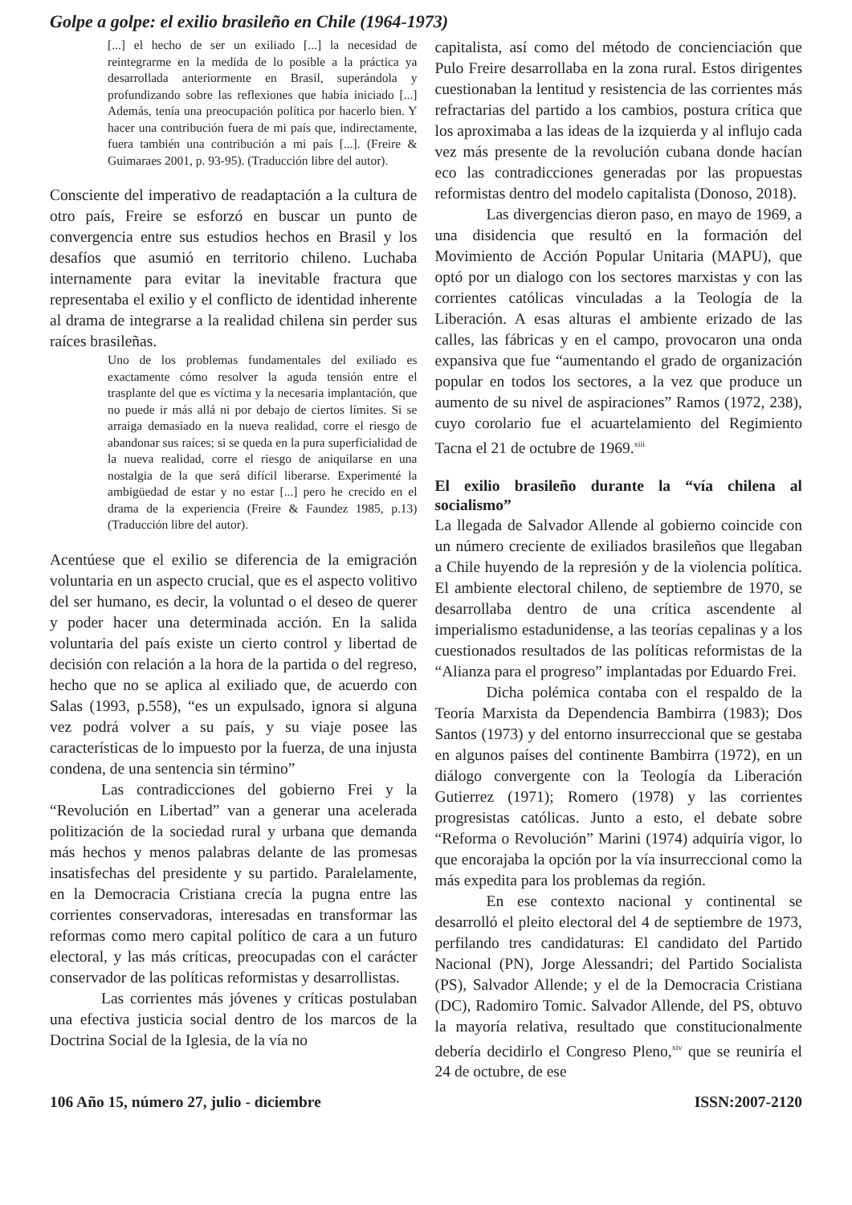Golpe a golpe: el exilio brasileño en Chile (1964-1973)
[...] el hecho de ser un exiliado [...] la necesidad de reintegrarme en la medida de lo posible a la práctica ya desarrollada anteriormente en Brasil, superándola y profundizando sobre las reflexiones que había iniciado [...] Además, tenía una preocupación política por hacerlo bien. Y hacer una contribución fuera de mi país que, indirectamente, fuera también una contribución a mi país [...]. (Freire & Guimaraes 2001, p. 93-95). (Traducción libre del autor).
Consciente del imperativo de readaptación a la cultura de otro país, Freire se esforzó en buscar un punto de convergencia entre sus estudios hechos en Brasil y los desafíos que asumió en territorio chileno. Luchaba internamente para evitar la inevitable fractura que representaba el exilio y el conflicto de identidad inherente al drama de integrarse a la realidad chilena sin perder sus raíces brasileñas.
Uno de los problemas fundamentales del exiliado es exactamente cómo resolver la aguda tensión entre el trasplante del que es víctima y la necesaria implantación, que no puede ir más allá ni por debajo de ciertos límites. Si se arraiga demasiado en la nueva realidad, corre el riesgo de abandonar sus raíces; si se queda en la pura superficialidad de la nueva realidad, corre el riesgo de aniquilarse en una nostalgia de la que será difícil liberarse. Experimenté la ambigüedad de estar y no estar [...] pero he crecido en el drama de la experiencia (Freire & Faundez 1985, p.13) (Traducción libre del autor).
Acentúese que el exilio se diferencia de la emigración voluntaria en un aspecto crucial, que es el aspecto volitivo del ser humano, es decir, la voluntad o el deseo de querer y poder hacer una determinada acción. En la salida voluntaria del país existe un cierto control y libertad de decisión con relación a la hora de la partida o del regreso, hecho que no se aplica al exiliado que, de acuerdo con Salas (1993, p.558), “es un expulsado, ignora si alguna vez podrá volver a su país, y su viaje posee las características de lo impuesto por la fuerza, de una injusta condena, de una sentencia sin término”
Las contradicciones del gobierno Frei y la “Revolución en Libertad” van a generar una acelerada politización de la sociedad rural y urbana que demanda más hechos y menos palabras delante de las promesas insatisfechas del presidente y su partido. Paralelamente, en la Democracia Cristiana crecía la pugna entre las corrientes conservadoras, interesadas en transformar las reformas como mero capital político de cara a un futuro electoral, y las más críticas, preocupadas con el carácter conservador de las políticas reformistas y desarrollistas.
Las corrientes más jóvenes y críticas postulaban una efectiva justicia social dentro de los marcos de la Doctrina Social de la Iglesia, de la vía no
capitalista, así como del método de concienciación que Pulo Freire desarrollaba en la zona rural. Estos dirigentes cuestionaban la lentitud y resistencia de las corrientes más refractarias del partido a los cambios, postura crítica que los aproximaba a las ideas de la izquierda y al influjo cada vez más presente de la revolución cubana donde hacían eco las contradicciones generadas por las propuestas reformistas dentro del modelo capitalista (Donoso, 2018).
Las divergencias dieron paso, en mayo de 1969, a una disidencia que resultó en la formación del Movimiento de Acción Popular Unitaria (MAPU), que optó por un dialogo con los sectores marxistas y con las corrientes católicas vinculadas a la Teología de la Liberación. A esas alturas el ambiente erizado de las calles, las fábricas y en el campo, provocaron una onda expansiva que fue “aumentando el grado de organización popular en todos los sectores, a la vez que produce un aumento de su nivel de aspiraciones” Ramos (1972, 238), cuyo corolario fue el acuartelamiento del Regimiento Tacna el 21 de octubre de 1969.<sup>xiii</sup>
El exilio brasileño durante la “vía chilena al socialismo”
La llegada de Salvador Allende al gobierno coincide con un número creciente de exiliados brasileños que llegaban a Chile huyendo de la represión y de la violencia política. El ambiente electoral chileno, de septiembre de 1970, se desarrollaba dentro de una crítica ascendente al imperialismo estadunidense, a las teorías cepalinas y a los cuestionados resultados de las políticas reformistas de la “Alianza para el progreso” implantadas por Eduardo Frei.
Dicha polémica contaba con el respaldo de la Teoría Marxista da Dependencia Bambirra (1983); Dos Santos (1973) y del entorno insurreccional que se gestaba en algunos países del continente Bambirra (1972), en un diálogo convergente con la Teología da Liberación Gutierrez (1971); Romero (1978) y las corrientes progresistas católicas. Junto a esto, el debate sobre “Reforma o Revolución” Marini (1974) adquiría vigor, lo que encorajaba la opción por la vía insurreccional como la más expedita para los problemas da región.
En ese contexto nacional y continental se desarrolló el pleito electoral del 4 de septiembre de 1973, perfilando tres candidaturas: El candidato del Partido Nacional (PN), Jorge Alessandri; del Partido Socialista (PS), Salvador Allende; y el de la Democracia Cristiana (DC), Radomiro Tomic. Salvador Allende, del PS, obtuvo la mayoría relativa, resultado que constitucionalmente debería decidirlo el Congreso Pleno,<sup>xiv</sup> que se reuniría el 24 de octubre, de ese
106 Año 15, número 27, julio - diciembre ISSN:2007-2120